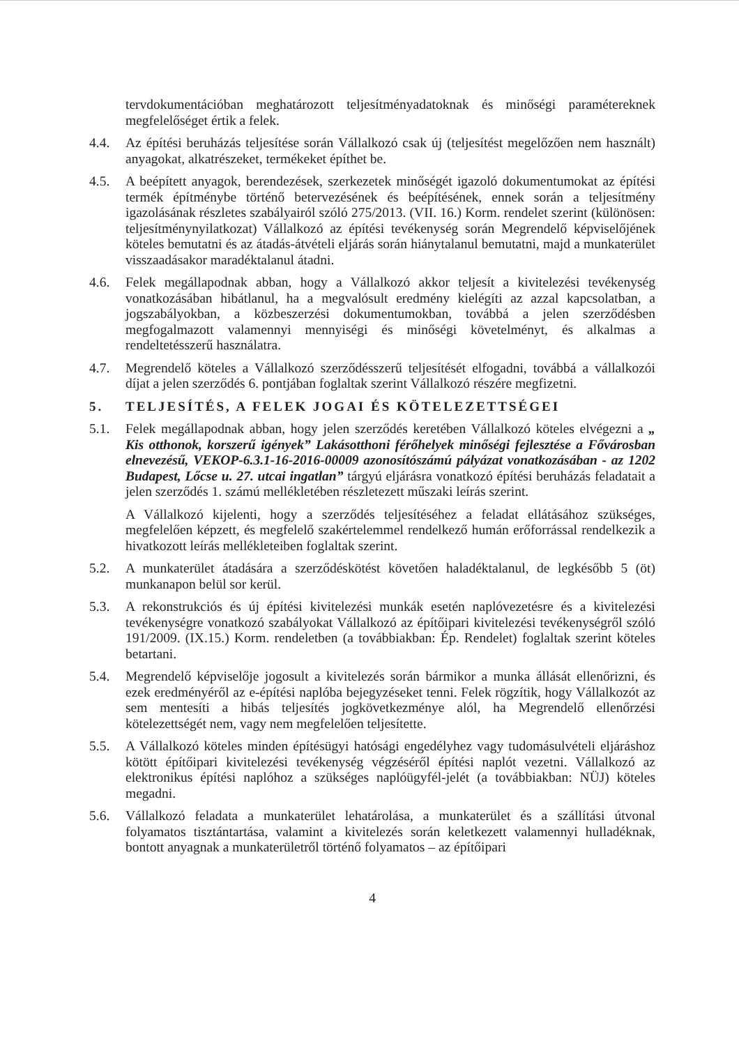tervdokumentációban meghatározott teljesítményadatoknak és minőségi paramétereknek megfelelőséget értik a felek.
4.4. Az építési beruházás teljesítése során Vállalkozó csak új (teljesítést megelőzően nem használt) anyagokat, alkatrészeket, termékeket építhet be.
4.5. A beépített anyagok, berendezések, szerkezetek minőségét igazoló dokumentumokat az építési termék építménybe történő betervezésének és beépítésének, ennek során a teljesítmény igazolásának részletes szabályairól szóló 275/2013. (VII. 16.) Korm. rendelet szerint (különösen: teljesítménynyilatkozat) Vállalkozó az építési tevékenység során Megrendelő képviselőjének köteles bemutatni és az átadás-átvételi eljárás során hiánytalanul bemutatni, majd a munkaterület visszaadásakor maradéktalanul átadni.
4.6. Felek megállapodnak abban, hogy a Vállalkozó akkor teljesít a kivitelezési tevékenység vonatkozásában hibátlanul, ha a megvalósult eredmény kielégíti az azzal kapcsolatban, a jogszabályokban, a közbeszerzési dokumentumokban, továbbá a jelen szerződésben megfogalmazott valamennyi mennyiségi és minőségi követelményt, és alkalmas a rendeltetésszerű használatra.
4.7. Megrendelő köteles a Vállalkozó szerződésszerű teljesítését elfogadni, továbbá a vállalkozói díjat a jelen szerződés 6. pontjában foglaltak szerint Vállalkozó részére megfizetni.
5. TELJESÍTÉS, A FELEK JOGAI ÉS KÖTELEZETTSÉGEI
5.1. Felek megállapodnak abban, hogy jelen szerződés keretében Vállalkozó köteles elvégezni a „ Kis otthonok, korszerű igények” Lakásotthoni férőhelyek minőségi fejlesztése a Fővárosban elnevezésű, VEKOP-6.3.1-16-2016-00009 azonosítószámú pályázat vonatkozásában - az 1202 Budapest, Lőcse u. 27. utcai ingatlan” tárgyú eljárásra vonatkozó építési beruházás feladatait a jelen szerződés 1. számú mellékletében részletezett műszaki leírás szerint.
A Vállalkozó kijelenti, hogy a szerződés teljesítéséhez a feladat ellátásához szükséges, megfelelően képzett, és megfelelő szakértelemmel rendelkező humán erőforrással rendelkezik a hivatkozott leírás mellékleteiben foglaltak szerint.
5.2. A munkaterület átadására a szerződéskötést követően haladéktalanul, de legkésőbb 5 (öt) munkanapon belül sor kerül.
5.3. A rekonstrukciós és új építési kivitelezési munkák esetén naplóvezetésre és a kivitelezési tevékenységre vonatkozó szabályokat Vállalkozó az építőipari kivitelezési tevékenységről szóló 191/2009. (IX.15.) Korm. rendeletben (a továbbiakban: Ép. Rendelet) foglaltak szerint köteles betartani.
5.4. Megrendelő képviselője jogosult a kivitelezés során bármikor a munka állását ellenőrizni, és ezek eredményéről az e-építési naplóba bejegyzéseket tenni. Felek rögzítik, hogy Vállalkozót az sem mentesíti a hibás teljesítés jogkövetkezménye alól, ha Megrendelő ellenőrzési kötelezettségét nem, vagy nem megfelelően teljesítette.
5.5. A Vállalkozó köteles minden építésügyi hatósági engedélyhez vagy tudomásulvételi eljáráshoz kötött építőipari kivitelezési tevékenység végzéséről építési naplót vezetni. Vállalkozó az elektronikus építési naplóhoz a szükséges naplóügyfél-jelét (a továbbiakban: NÜJ) köteles megadni.
5.6. Vállalkozó feladata a munkaterület lehatárolása, a munkaterület és a szállítási útvonal folyamatos tisztántartása, valamint a kivitelezés során keletkezett valamennyi hulladéknak, bontott anyagnak a munkaterületről történő folyamatos – az építőipari
4